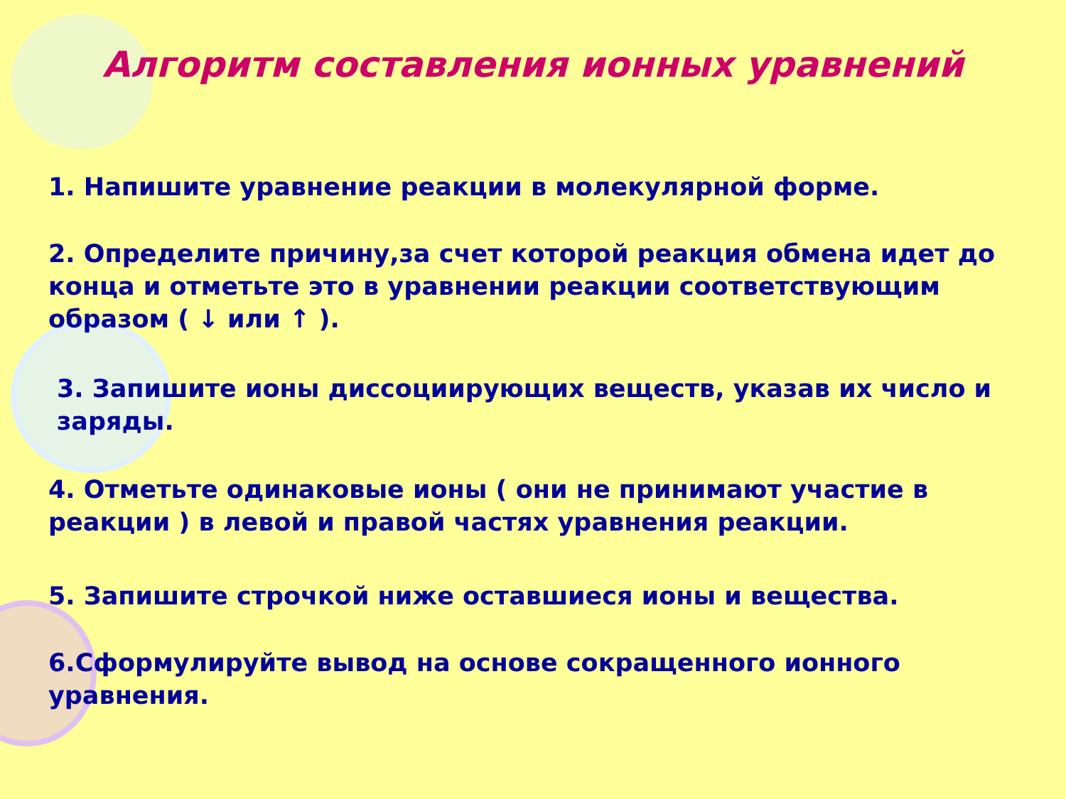Алгоритм составления ионных уравнений
1. Напишите уравнение реакции в молекулярной форме.
2. Определите причину,за счет которой реакция обмена идет до конца и отметьте это в уравнении реакции соответствующим образом ( ↓ или ↑ ).
3. Запишите ионы диссоциирующих веществ, указав их число и заряды.
4. Отметьте одинаковые ионы ( они не принимают участие в реакции ) в левой и правой частях уравнения реакции.
5. Запишите строчкой ниже оставшиеся ионы и вещества.
6.Сформулируйте вывод на основе сокращенного ионного уравнения.